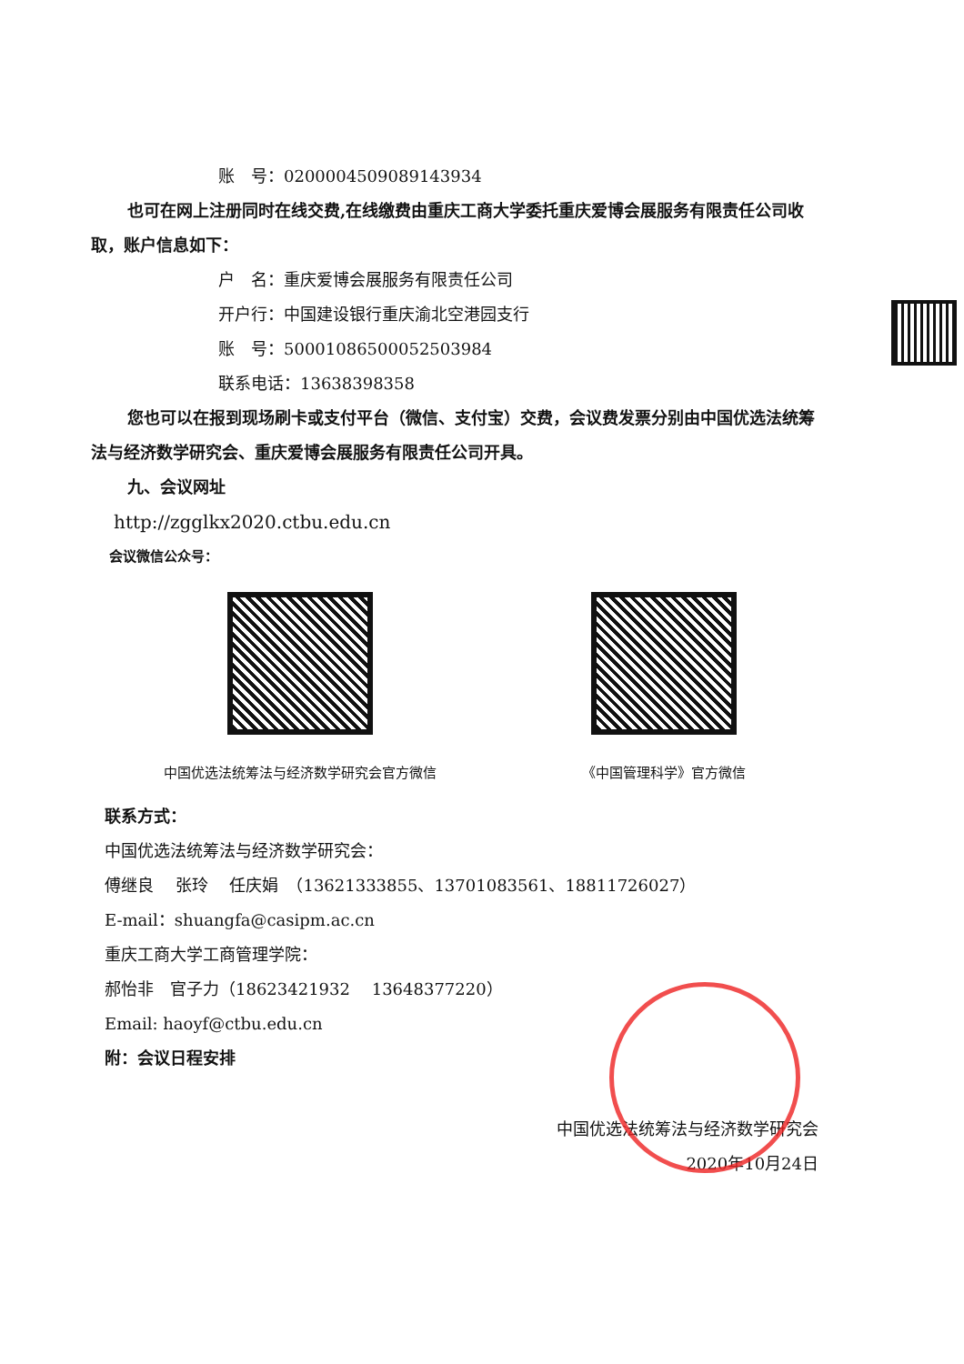账　号：0200004509089143934
也可在网上注册同时在线交费,在线缴费由重庆工商大学委托重庆爱博会展服务有限责任公司收取，账户信息如下：
户　名：重庆爱博会展服务有限责任公司
开户行：中国建设银行重庆渝北空港园支行
账　号：50001086500052503984
联系电话：13638398358
您也可以在报到现场刷卡或支付平台（微信、支付宝）交费，会议费发票分别由中国优选法统筹法与经济数学研究会、重庆爱博会展服务有限责任公司开具。
九、会议网址
http://zgglkx2020.ctbu.edu.cn
会议微信公众号：
中国优选法统筹法与经济数学研究会官方微信
《中国管理科学》官方微信
联系方式：
中国优选法统筹法与经济数学研究会：
傅继良　 张玲　 任庆娟　（13621333855、13701083561、18811726027）
E-mail：shuangfa@casipm.ac.cn
重庆工商大学工商管理学院：
郝怡非　官子力（18623421932　 13648377220）
Email: haoyf@ctbu.edu.cn
附：会议日程安排
中国优选法统筹法与经济数学研究会
2020年10月24日